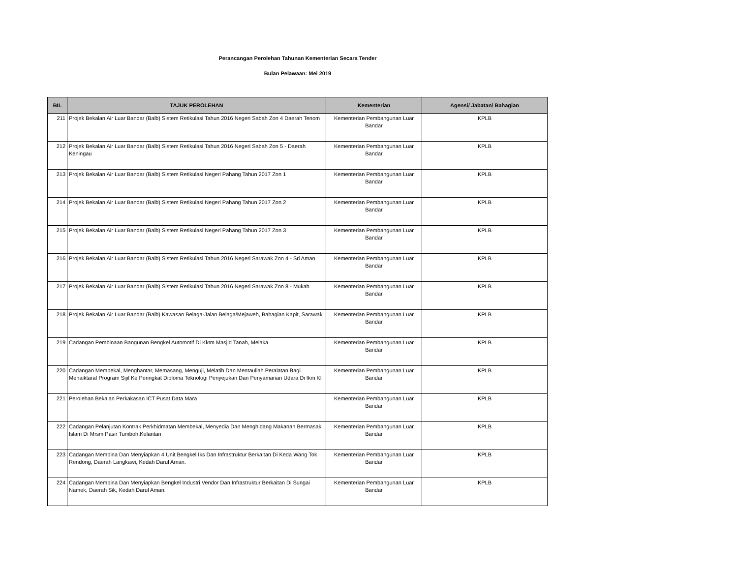Perancangan Perolehan Tahunan Kementerian Secara Tender
Bulan Pelawaan: Mei 2019
| BIL | TAJUK PEROLEHAN | Kementerian | Agensi/ Jabatan/ Bahagian |
| --- | --- | --- | --- |
| 211 | Projek Bekalan Air Luar Bandar (Balb) Sistem Retikulasi Tahun 2016 Negeri Sabah Zon 4 Daerah Tenom | Kementerian Pembangunan Luar Bandar | KPLB |
| 212 | Projek Bekalan Air Luar Bandar (Balb) Sistem Retikulasi Tahun 2016 Negeri Sabah Zon 5 - Daerah Keningau | Kementerian Pembangunan Luar Bandar | KPLB |
| 213 | Projek Bekalan Air Luar Bandar (Balb) Sistem Retikulasi Negeri Pahang Tahun 2017 Zon 1 | Kementerian Pembangunan Luar Bandar | KPLB |
| 214 | Projek Bekalan Air Luar Bandar (Balb) Sistem Retikulasi Negeri Pahang Tahun 2017 Zon 2 | Kementerian Pembangunan Luar Bandar | KPLB |
| 215 | Projek Bekalan Air Luar Bandar (Balb) Sistem Retikulasi Negeri Pahang Tahun 2017 Zon 3 | Kementerian Pembangunan Luar Bandar | KPLB |
| 216 | Projek Bekalan Air Luar Bandar (Balb) Sistem Retikulasi Tahun 2016 Negeri Sarawak Zon 4 - Sri Aman | Kementerian Pembangunan Luar Bandar | KPLB |
| 217 | Projek Bekalan Air Luar Bandar (Balb) Sistem Retikulasi Tahun 2016 Negeri Sarawak Zon 8 - Mukah | Kementerian Pembangunan Luar Bandar | KPLB |
| 218 | Projek Bekalan Air Luar Bandar (Balb) Kawasan Belaga-Jalan Belaga/Mejaweh, Bahagian Kapit, Sarawak | Kementerian Pembangunan Luar Bandar | KPLB |
| 219 | Cadangan Pembinaan Bangunan Bengkel Automotif Di Kktm Masjid Tanah, Melaka | Kementerian Pembangunan Luar Bandar | KPLB |
| 220 | Cadangan Membekal, Menghantar, Memasang, Menguji, Melatih Dan Mentauliah Peralatan Bagi Menaiktaraf Program Sijil Ke Peringkat Diploma Teknologi Penyejukan Dan Penyamanan Udara Di Ikm Kl | Kementerian Pembangunan Luar Bandar | KPLB |
| 221 | Perolehan Bekalan Perkakasan ICT Pusat Data Mara | Kementerian Pembangunan Luar Bandar | KPLB |
| 222 | Cadangan Pelanjutan Kontrak Perkhidmatan Membekal, Menyedia Dan Menghidang Makanan Bermasak Islam Di Mrsm Pasir Tumboh,Kelantan | Kementerian Pembangunan Luar Bandar | KPLB |
| 223 | Cadangan Membina Dan Menyiapkan 4 Unit Bengkel Iks Dan Infrastruktur Berkaitan Di Keda Wang Tok Rendong, Daerah Langkawi, Kedah Darul Aman. | Kementerian Pembangunan Luar Bandar | KPLB |
| 224 | Cadangan Membina Dan Menyiapkan Bengkel Industri Vendor Dan Infrastruktur Berkaitan Di Sungai Namek, Daerah Sik, Kedah Darul Aman. | Kementerian Pembangunan Luar Bandar | KPLB |